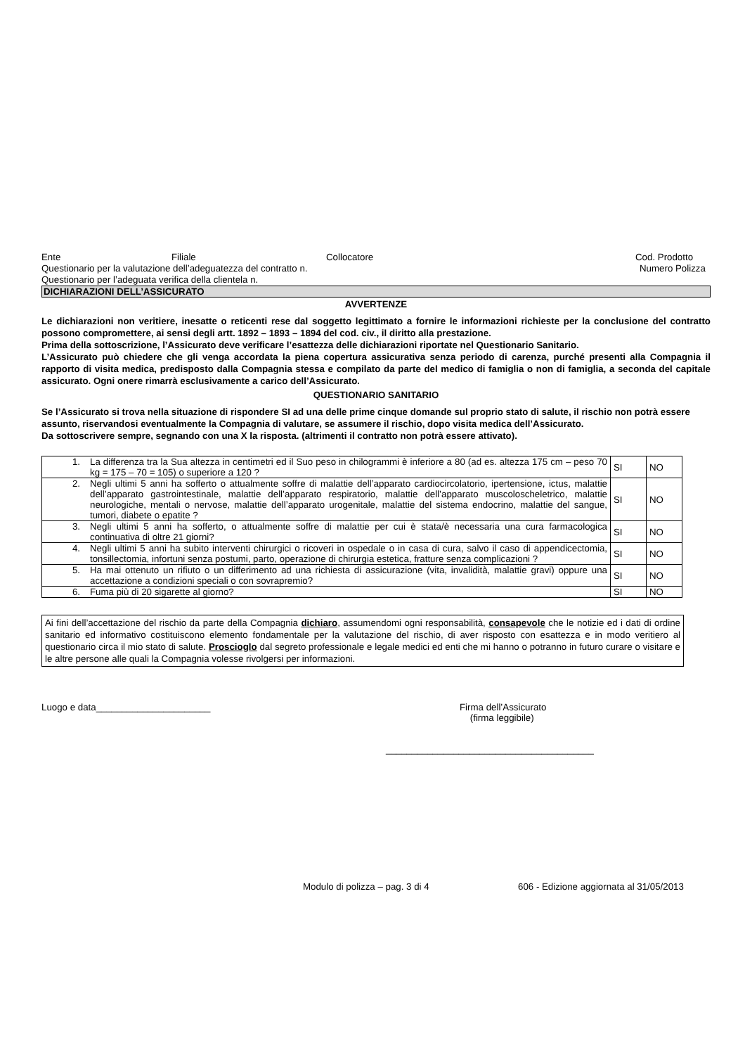Ente Filiale Collocatore Cod. Prodotto
Questionario per la valutazione dell’adeguatezza del contratto n. Numero Polizza
Questionario per l’adeguata verifica della clientela n.
DICHIARAZIONI DELL’ASSICURATO
AVVERTENZE
Le dichiarazioni non veritiere, inesatte o reticenti rese dal soggetto legittimato a fornire le informazioni richieste per la conclusione del contratto possono compromettere, ai sensi degli artt. 1892 – 1893 – 1894 del cod. civ., il diritto alla prestazione.
Prima della sottoscrizione, l’Assicurato deve verificare l’esattezza delle dichiarazioni riportate nel Questionario Sanitario.
L’Assicurato può chiedere che gli venga accordata la piena copertura assicurativa senza periodo di carenza, purché presenti alla Compagnia il rapporto di visita medica, predisposto dalla Compagnia stessa e compilato da parte del medico di famiglia o non di famiglia, a seconda del capitale assicurato. Ogni onere rimarrà esclusivamente a carico dell’Assicurato.
QUESTIONARIO SANITARIO
Se l’Assicurato si trova nella situazione di rispondere SI ad una delle prime cinque domande sul proprio stato di salute, il rischio non potrà essere assunto, riservandosi eventualmente la Compagnia di valutare, se assumere il rischio, dopo visita medica dell’Assicurato.
Da sottoscrivere sempre, segnando con una X la risposta. (altrimenti il contratto non potrà essere attivato).
| 1. | La differenza tra la Sua altezza in centimetri ed il Suo peso in chilogrammi è inferiore a 80 (ad es. altezza 175 cm – peso 70 kg = 175 – 70 = 105) o superiore a 120 ? | SI | NO |
| 2. | Negli ultimi 5 anni ha sofferto o attualmente soffre di malattie dell’apparato cardiocircolatorio, ipertensione, ictus, malattie dell’apparato gastrointestinale, malattie dell’apparato respiratorio, malattie dell’apparato muscoloscheletrico, malattie neurologiche, mentali o nervose, malattie dell’apparato urogenitale, malattie del sistema endocrino, malattie del sangue, tumori, diabete o epatite ? | SI | NO |
| 3. | Negli ultimi 5 anni ha sofferto, o attualmente soffre di malattie per cui è stata/è necessaria una cura farmacologica continuativa di oltre 21 giorni? | SI | NO |
| 4. | Negli ultimi 5 anni ha subito interventi chirurgici o ricoveri in ospedale o in casa di cura, salvo il caso di appendicectomia, tonsillectomia, infortuni senza postumi, parto, operazione di chirurgia estetica, fratture senza complicazioni ? | SI | NO |
| 5. | Ha mai ottenuto un rifiuto o un differimento ad una richiesta di assicurazione (vita, invalidità, malattie gravi) oppure una accettazione a condizioni speciali o con sovrapremio? | SI | NO |
| 6. | Fuma più di 20 sigarette al giorno? | SI | NO |
Ai fini dell’accettazione del rischio da parte della Compagnia dichiaro, assumendomi ogni responsabilità, consapevole che le notizie ed i dati di ordine sanitario ed informativo costituiscono elemento fondamentale per la valutazione del rischio, di aver risposto con esattezza e in modo veritiero al questionario circa il mio stato di salute. Proscioglo dal segreto professionale e legale medici ed enti che mi hanno o potranno in futuro curare o visitare e le altre persone alle quali la Compagnia volesse rivolgersi per informazioni.
Luogo e data______________________ Firma dell’Assicurato
(firma leggibile)
________________________________________
Modulo di polizza – pag. 3 di 4 606 - Edizione aggiornata al 31/05/2013